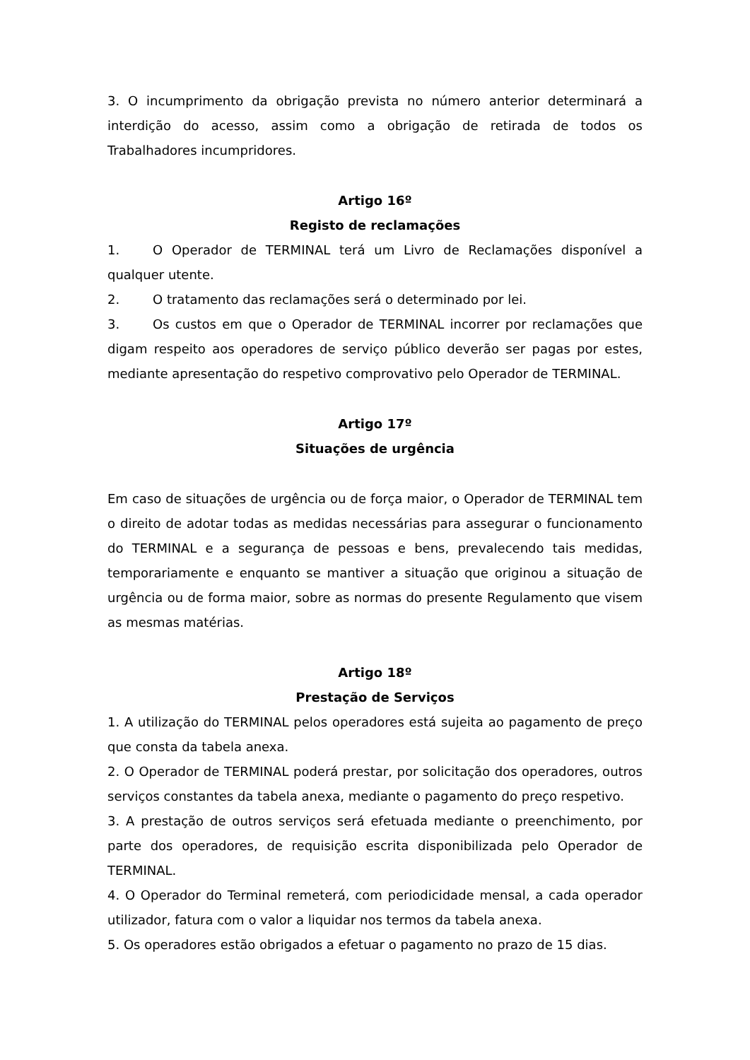3. O incumprimento da obrigação prevista no número anterior determinará a interdição do acesso, assim como a obrigação de retirada de todos os Trabalhadores incumpridores.
Artigo 16º
Registo de reclamações
1. O Operador de TERMINAL terá um Livro de Reclamações disponível a qualquer utente.
2. O tratamento das reclamações será o determinado por lei.
3. Os custos em que o Operador de TERMINAL incorrer por reclamações que digam respeito aos operadores de serviço público deverão ser pagas por estes, mediante apresentação do respetivo comprovativo pelo Operador de TERMINAL.
Artigo 17º
Situações de urgência
Em caso de situações de urgência ou de força maior, o Operador de TERMINAL tem o direito de adotar todas as medidas necessárias para assegurar o funcionamento do TERMINAL e a segurança de pessoas e bens, prevalecendo tais medidas, temporariamente e enquanto se mantiver a situação que originou a situação de urgência ou de forma maior, sobre as normas do presente Regulamento que visem as mesmas matérias.
Artigo 18º
Prestação de Serviços
1. A utilização do TERMINAL pelos operadores está sujeita ao pagamento de preço que consta da tabela anexa.
2. O Operador de TERMINAL poderá prestar, por solicitação dos operadores, outros serviços constantes da tabela anexa, mediante o pagamento do preço respetivo.
3. A prestação de outros serviços será efetuada mediante o preenchimento, por parte dos operadores, de requisição escrita disponibilizada pelo Operador de TERMINAL.
4. O Operador do Terminal remeterá, com periodicidade mensal, a cada operador utilizador, fatura com o valor a liquidar nos termos da tabela anexa.
5. Os operadores estão obrigados a efetuar o pagamento no prazo de 15 dias.